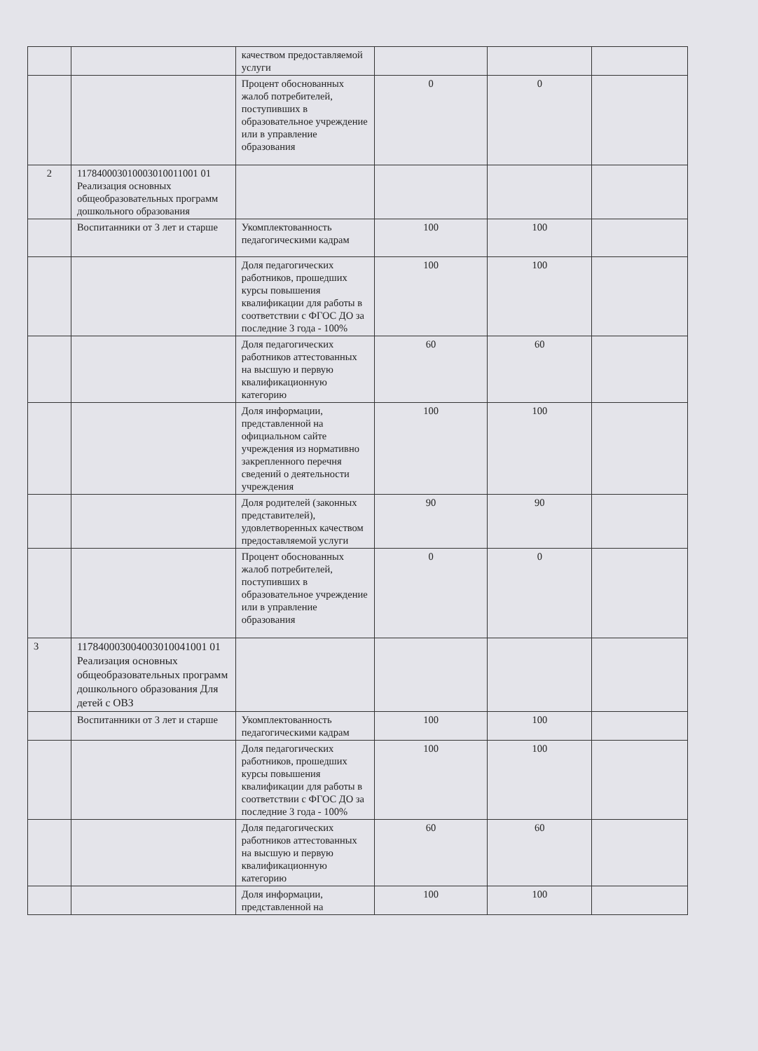| | | качеством предоставляемой услуги | | | |
| | | Процент обоснованных жалоб потребителей, поступивших в образовательное учреждение или в управление образования | 0 | 0 | |
| 2 | 117840003010003010011001 01 Реализация основных общеобразовательных программ дошкольного образования | | | | |
| | Воспитанники от 3 лет и старше | Укомплектованность педагогическими кадрам | 100 | 100 | |
| | | Доля педагогических работников, прошедших курсы повышения квалификации для работы в соответствии с ФГОС ДО за последние 3 года - 100% | 100 | 100 | |
| | | Доля педагогических работников аттестованных на высшую и первую квалификационную категорию | 60 | 60 | |
| | | Доля информации, представленной на официальном сайте учреждения из нормативно закрепленного перечня сведений о деятельности учреждения | 100 | 100 | |
| | | Доля родителей (законных представителей), удовлетворенных качеством предоставляемой услуги | 90 | 90 | |
| | | Процент обоснованных жалоб потребителей, поступивших в образовательное учреждение или в управление образования | 0 | 0 | |
| 3 | 117840003004003010041001 01 Реализация основных общеобразовательных программ дошкольного образования Для детей с ОВЗ | | | | |
| | Воспитанники от 3 лет и старше | Укомплектованность педагогическими кадрам | 100 | 100 | |
| | | Доля педагогических работников, прошедших курсы повышения квалификации для работы в соответствии с ФГОС ДО за последние 3 года - 100% | 100 | 100 | |
| | | Доля педагогических работников аттестованных на высшую и первую квалификационную категорию | 60 | 60 | |
| | | Доля информации, представленной на | 100 | 100 | |